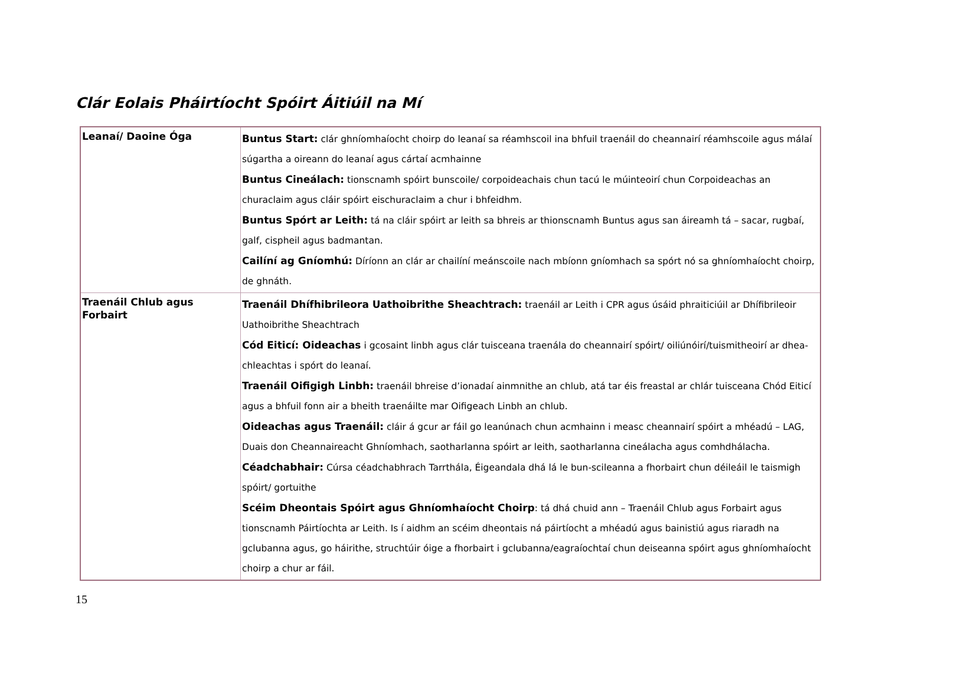Clár Eolais Pháirtíocht Spóirt Áitiúil na Mí
| Leanaí/ Daoine Óga | Buntus Start: clár ghníomhaíocht choirp do leanaí sa réamhscoil ina bhfuil traenáil do cheannairí réamhscoile agus málaí súgartha a oireann do leanaí agus cártaí acmhainne Buntus Cineálach: tionscnamh spóirt bunscoile/ corpoideachais chun tacú le múinteoirí chun Corpoideachas an churaclaim agus cláir spóirt eischuraclaim a chur i bhfeidhm. Buntus Spórt ar Leith: tá na cláir spóirt ar leith sa bhreis ar thionscnamh Buntus agus san áireamh tá – sacar, rugbaí, galf, cispheil agus badmantan. Cailíní ag Gníomhú: Díríonn an clár ar chailíní meánscoile nach mbíonn gníomhach sa spórt nó sa ghníomhaíocht choirp, de ghnáth. |
| Traenáil Chlub agus Forbairt | Traenáil Dhífhibrileora Uathoibrithe Sheachtrach: traenáil ar Leith i CPR agus úsáid phraiticiúil ar Dhífibrileoir Uathoibrithe Sheachtrach Cód Eiticí: Oideachas i gcosaint linbh agus clár tuisceana traenála do cheannairí spóirt/ oiliúnóirí/tuismitheoirí ar dhea-chleachtas i spórt do leanaí. Traenáil Oifigigh Linbh: traenáil bhreise d’ionadaí ainmnithe an chlub, atá tar éis freastal ar chlár tuisceana Chód Eiticí agus a bhfuil fonn air a bheith traenáilte mar Oifigeach Linbh an chlub. Oideachas agus Traenáil: cláir á gcur ar fáil go leanúnach chun acmhainn i measc cheannairí spóirt a mhéadú – LAG, Duais don Cheannaireacht Ghníomhach, saotharlanna spóirt ar leith, saotharlanna cineálacha agus comhdhálacha. Céadchabhair: Cúrsa céadchabhrach Tarrthála, Éigeandala dhá lá le bun-scileanna a fhorbairt chun déileáil le taismigh spóirt/ gortuithe Scéim Dheontais Spóirt agus Ghníomhaíocht Choirp : tá dhá chuid ann – Traenáil Chlub agus Forbairt agus tionscnamh Páirtíochta ar Leith. Is í aidhm an scéim dheontais ná páirtíocht a mhéadú agus bainistiú agus riaradh na gclubanna agus, go háirithe, struchtúir óige a fhorbairt i gclubanna/eagraíochtaí chun deiseanna spóirt agus ghníomhaíocht choirp a chur ar fáil. |
15